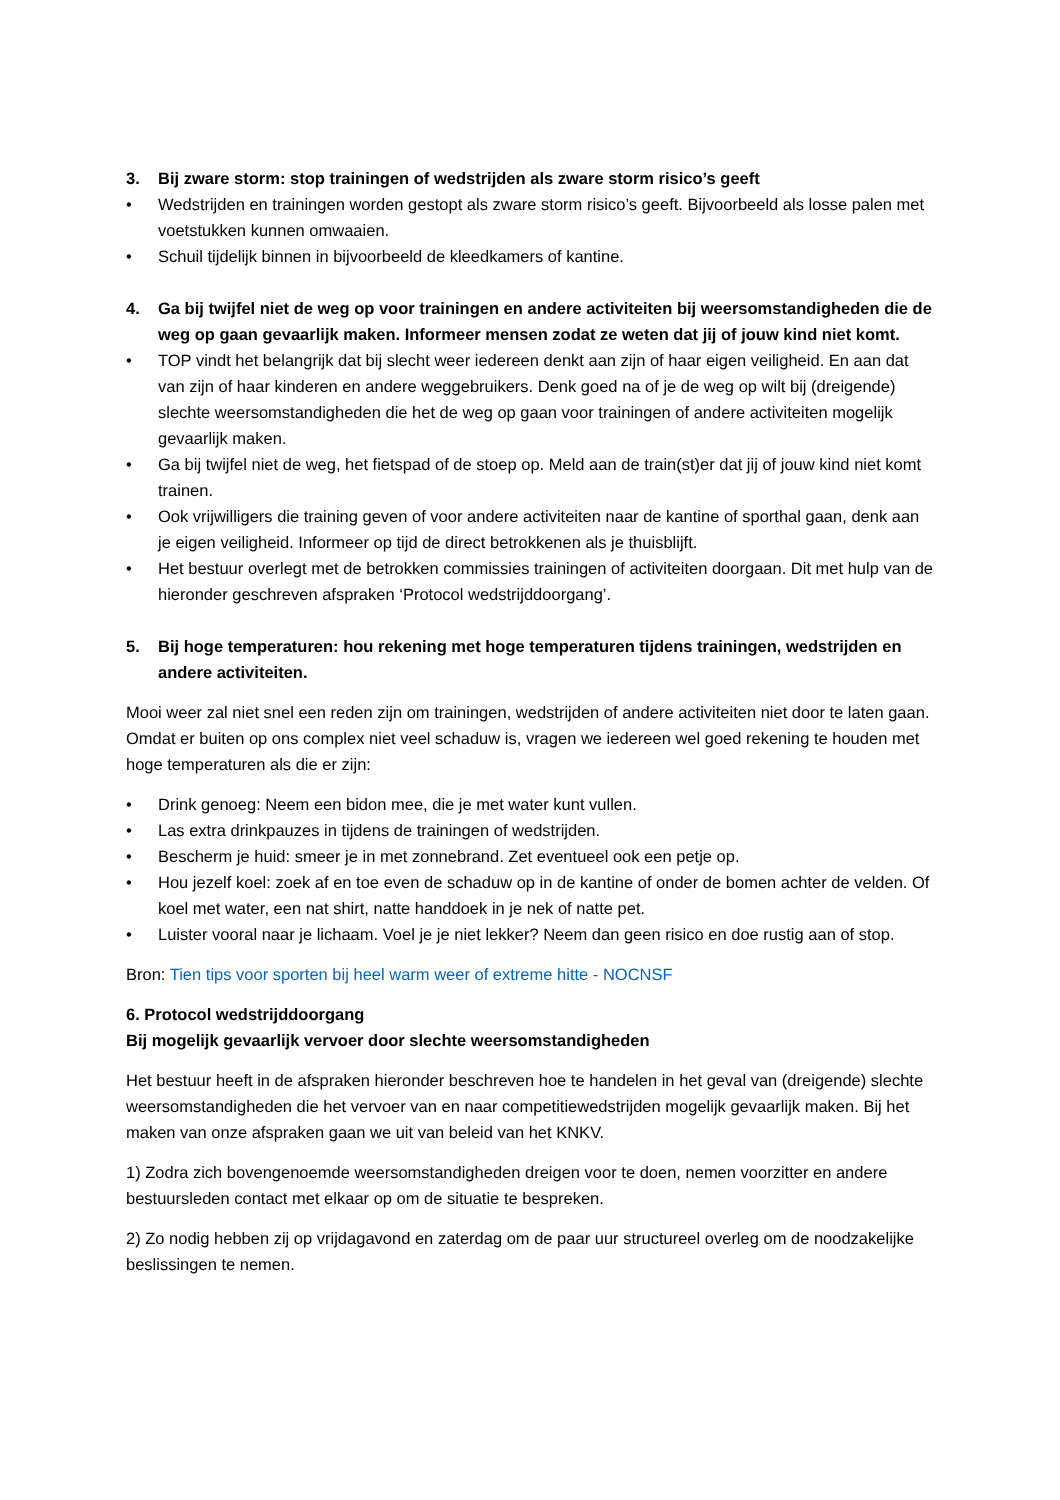3. Bij zware storm: stop trainingen of wedstrijden als zware storm risico’s geeft
• Wedstrijden en trainingen worden gestopt als zware storm risico’s geeft. Bijvoorbeeld als losse palen met voetstukken kunnen omwaaien.
• Schuil tijdelijk binnen in bijvoorbeeld de kleedkamers of kantine.
4. Ga bij twijfel niet de weg op voor trainingen en andere activiteiten bij weersomstandigheden die de weg op gaan gevaarlijk maken. Informeer mensen zodat ze weten dat jij of jouw kind niet komt.
• TOP vindt het belangrijk dat bij slecht weer iedereen denkt aan zijn of haar eigen veiligheid. En aan dat van zijn of haar kinderen en andere weggebruikers. Denk goed na of je de weg op wilt bij (dreigende) slechte weersomstandigheden die het de weg op gaan voor trainingen of andere activiteiten mogelijk gevaarlijk maken.
• Ga bij twijfel niet de weg, het fietspad of de stoep op. Meld aan de train(st)er dat jij of jouw kind niet komt trainen.
• Ook vrijwilligers die training geven of voor andere activiteiten naar de kantine of sporthal gaan, denk aan je eigen veiligheid. Informeer op tijd de direct betrokkenen als je thuisblijft.
• Het bestuur overlegt met de betrokken commissies trainingen of activiteiten doorgaan. Dit met hulp van de hieronder geschreven afspraken ‘Protocol wedstrijddoorgang’.
5. Bij hoge temperaturen: hou rekening met hoge temperaturen tijdens trainingen, wedstrijden en andere activiteiten.
Mooi weer zal niet snel een reden zijn om trainingen, wedstrijden of andere activiteiten niet door te laten gaan. Omdat er buiten op ons complex niet veel schaduw is, vragen we iedereen wel goed rekening te houden met hoge temperaturen als die er zijn:
• Drink genoeg: Neem een bidon mee, die je met water kunt vullen.
• Las extra drinkpauzes in tijdens de trainingen of wedstrijden.
• Bescherm je huid: smeer je in met zonnebrand. Zet eventueel ook een petje op.
• Hou jezelf koel: zoek af en toe even de schaduw op in de kantine of onder de bomen achter de velden. Of koel met water, een nat shirt, natte handdoek in je nek of natte pet.
• Luister vooral naar je lichaam. Voel je je niet lekker? Neem dan geen risico en doe rustig aan of stop.
Bron: Tien tips voor sporten bij heel warm weer of extreme hitte - NOCNSF
6. Protocol wedstrijddoorgang
Bij mogelijk gevaarlijk vervoer door slechte weersomstandigheden
Het bestuur heeft in de afspraken hieronder beschreven hoe te handelen in het geval van (dreigende) slechte weersomstandigheden die het vervoer van en naar competitiewedstrijden mogelijk gevaarlijk maken. Bij het maken van onze afspraken gaan we uit van beleid van het KNKV.
1) Zodra zich bovengenoemde weersomstandigheden dreigen voor te doen, nemen voorzitter en andere bestuursleden contact met elkaar op om de situatie te bespreken.
2) Zo nodig hebben zij op vrijdagavond en zaterdag om de paar uur structureel overleg om de noodzakelijke beslissingen te nemen.